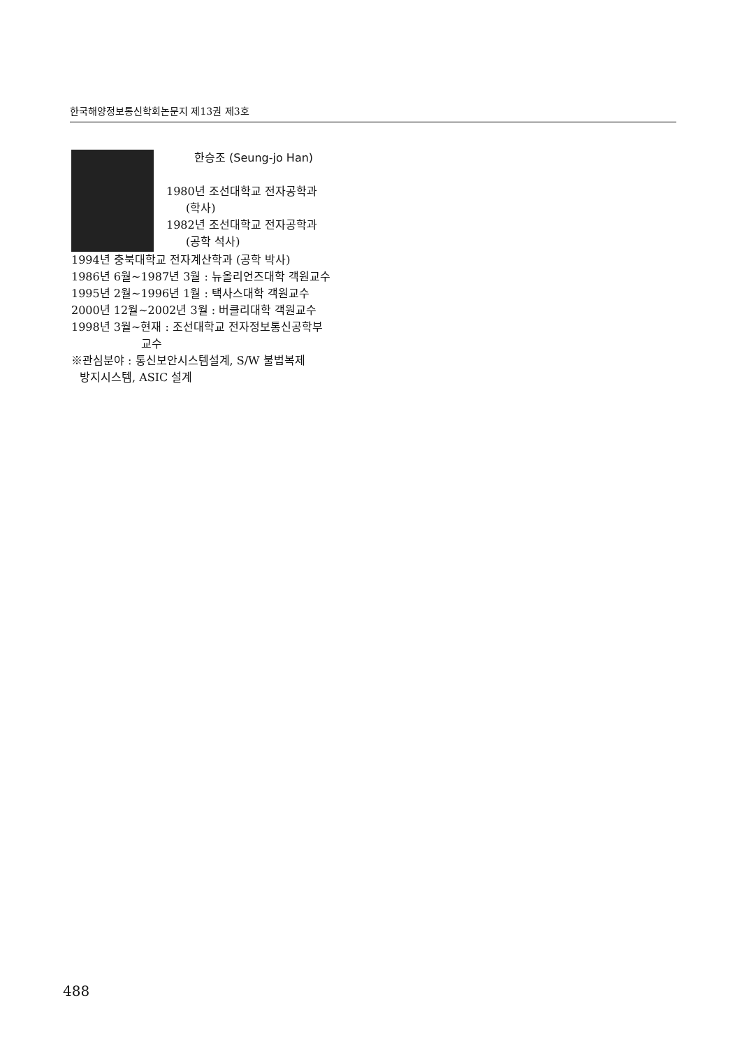한국해양정보통신학회논문지 제13권 제3호
한승조 (Seung-jo Han)
1980년 조선대학교 전자공학과
(학사)
1982년 조선대학교 전자공학과
(공학 석사)
1994년 충북대학교 전자계산학과 (공학 박사)
1986년 6월~1987년 3월 : 뉴올리언즈대학 객원교수
1995년 2월~1996년 1월 : 택사스대학 객원교수
2000년 12월~2002년 3월 : 버클리대학 객원교수
1998년 3월~현재 : 조선대학교 전자정보통신공학부
교수
※관심분야 : 통신보안시스템설계, S/W 불법복제
방지시스템, ASIC 설계
488